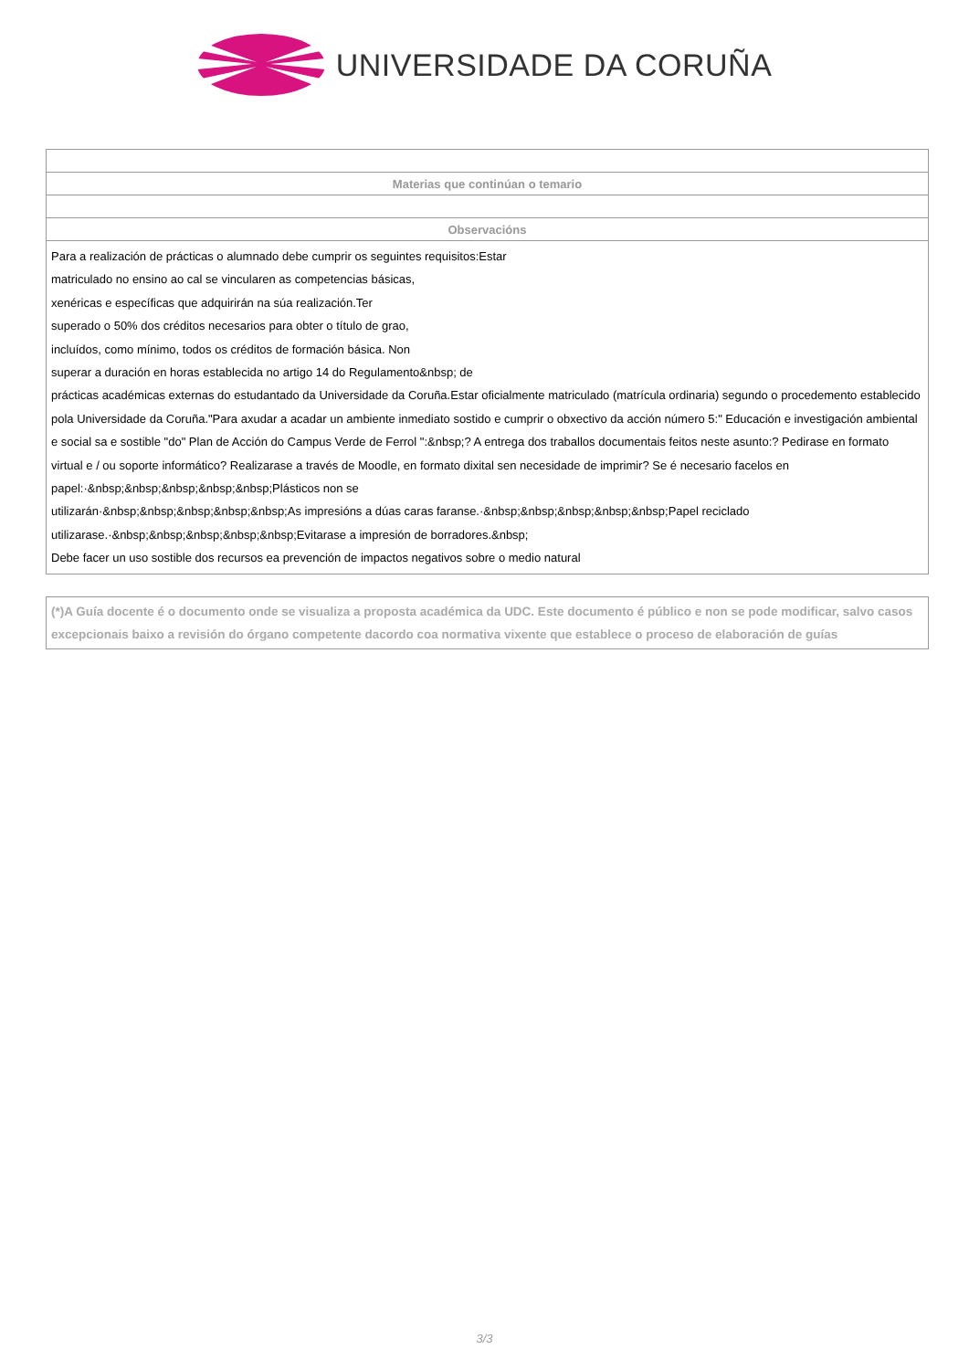UNIVERSIDADE DA CORUÑA
| Materias que continúan o temario |
| --- |
| Observacións |
| Para a realización de prácticas o alumnado debe cumprir os seguintes requisitos:Estar matriculado no ensino ao cal se vincularen as competencias básicas, xenéricas e específicas que adquirirán na súa realización.Ter superado o 50% dos créditos necesarios para obter o título de grao, incluídos, como mínimo, todos os créditos de formación básica. Non superar a duración en horas establecida no artigo 14 do Regulamento&nbsp; de prácticas académicas externas do estudantado da Universidade da Coruña.Estar oficialmente matriculado (matrícula ordinaria) segundo o procedemento establecido pola Universidade da Coruña."Para axudar a acadar un ambiente inmediato sostido e cumprir o obxectivo da acción número 5:" Educación e investigación ambiental e social sa e sostible "do" Plan de Acción do Campus Verde de Ferrol ":&nbsp;? A entrega dos traballos documentais feitos neste asunto:? Pedirase en formato virtual e / ou soporte informático? Realizarase a través de Moodle, en formato dixital sen necesidade de imprimir? Se é necesario facelos en papel:·&nbsp;&nbsp;&nbsp;&nbsp;&nbsp;Plásticos non se utilizarán·&nbsp;&nbsp;&nbsp;&nbsp;&nbsp;As impresións a dúas caras faranse.·&nbsp;&nbsp;&nbsp;&nbsp;&nbsp;Papel reciclado utilizarase.·&nbsp;&nbsp;&nbsp;&nbsp;&nbsp;Evitarase a impresión de borradores.&nbsp; Debe facer un uso sostible dos recursos ea prevención de impactos negativos sobre o medio natural |
(*)A Guía docente é o documento onde se visualiza a proposta académica da UDC. Este documento é público e non se pode modificar, salvo casos excepcionais baixo a revisión do órgano competente dacordo coa normativa vixente que establece o proceso de elaboración de guías
3/3